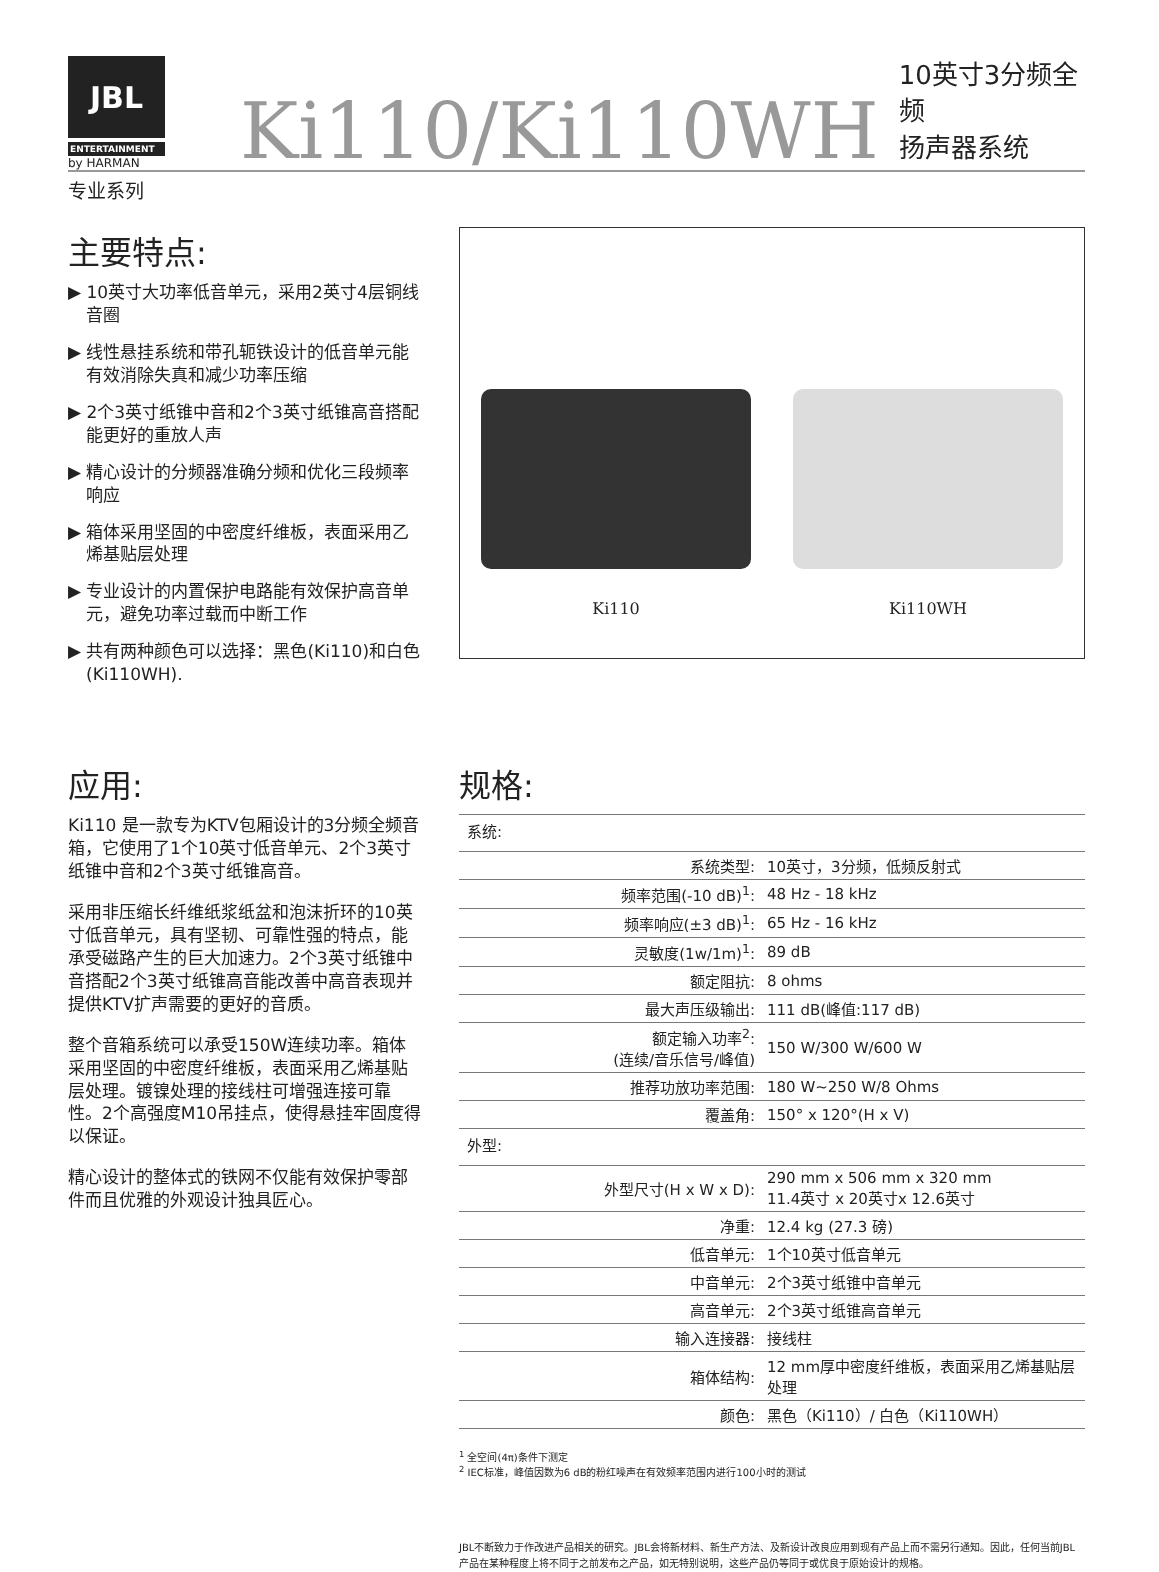JBL
ENTERTAINMENT
by HARMAN
Ki110/Ki110WH
10英寸3分频全频
扬声器系统
专业系列
主要特点:
▶ 10英寸大功率低音单元，采用2英寸4层铜线音圈
▶ 线性悬挂系统和带孔轭铁设计的低音单元能有效消除失真和减少功率压缩
▶ 2个3英寸纸锥中音和2个3英寸纸锥高音搭配能更好的重放人声
▶ 精心设计的分频器准确分频和优化三段频率响应
▶ 箱体采用坚固的中密度纤维板，表面采用乙烯基贴层处理
▶ 专业设计的内置保护电路能有效保护高音单元，避免功率过载而中断工作
▶ 共有两种颜色可以选择：黑色(Ki110)和白色(Ki110WH).
Ki110
Ki110WH
应用:
Ki110 是一款专为KTV包厢设计的3分频全频音箱，它使用了1个10英寸低音单元、2个3英寸纸锥中音和2个3英寸纸锥高音。
采用非压缩长纤维纸浆纸盆和泡沫折环的10英寸低音单元，具有坚韧、可靠性强的特点，能承受磁路产生的巨大加速力。2个3英寸纸锥中音搭配2个3英寸纸锥高音能改善中高音表现并提供KTV扩声需要的更好的音质。
整个音箱系统可以承受150W连续功率。箱体采用坚固的中密度纤维板，表面采用乙烯基贴层处理。镀镍处理的接线柱可增强连接可靠性。2个高强度M10吊挂点，使得悬挂牢固度得以保证。
精心设计的整体式的铁网不仅能有效保护零部件而且优雅的外观设计独具匠心。
规格:
| 系统: | |
| 系统类型: | 10英寸，3分频，低频反射式 |
| 频率范围(-10 dB)<sup>1</sup>: | 48 Hz - 18 kHz |
| 频率响应(±3 dB)<sup>1</sup>: | 65 Hz - 16 kHz |
| 灵敏度(1w/1m)<sup>1</sup>: | 89 dB |
| 额定阻抗: | 8 ohms |
| 最大声压级输出: | 111 dB(峰值:117 dB) |
| 额定输入功率<sup>2</sup>: (连续/音乐信号/峰值) | 150 W/300 W/600 W |
| 推荐功放功率范围: | 180 W~250 W/8 Ohms |
| 覆盖角: | 150° x 120°(H x V) |
| 外型: | |
| 外型尺寸(H x W x D): | 290 mm x 506 mm x 320 mm 11.4英寸 x 20英寸x 12.6英寸 |
| 净重: | 12.4 kg (27.3 磅) |
| 低音单元: | 1个10英寸低音单元 |
| 中音单元: | 2个3英寸纸锥中音单元 |
| 高音单元: | 2个3英寸纸锥高音单元 |
| 输入连接器: | 接线柱 |
| 箱体结构: | 12 mm厚中密度纤维板，表面采用乙烯基贴层处理 |
| 颜色: | 黑色（Ki110）/ 白色（Ki110WH） |
<sup>1</sup> 全空间(4π)条件下测定
<sup>2</sup> IEC标准，峰值因数为6 dB的粉红噪声在有效频率范围内进行100小时的测试
JBL不断致力于作改进产品相关的研究。JBL会将新材料、新生产方法、及新设计改良应用到现有产品上而不需另行通知。因此，任何当前JBL产品在某种程度上将不同于之前发布之产品，如无特别说明，这些产品仍等同于或优良于原始设计的规格。